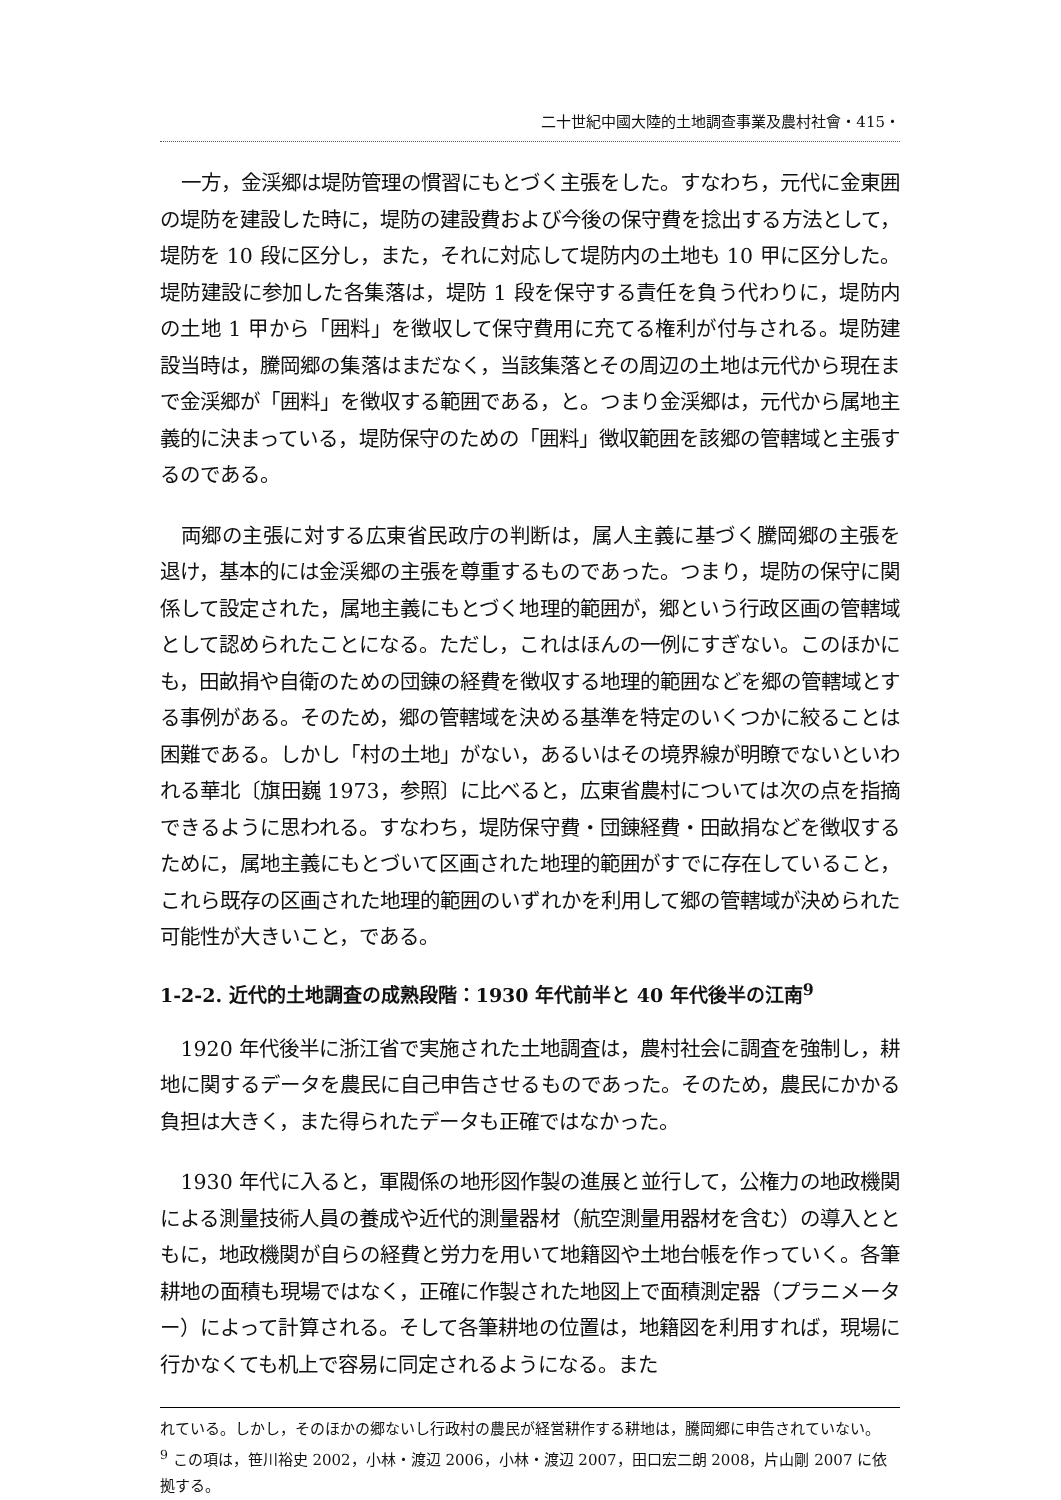二十世紀中國大陸的土地調查事業及農村社會・415・
一方，金渓郷は堤防管理の慣習にもとづく主張をした。すなわち，元代に金東囲の堤防を建設した時に，堤防の建設費および今後の保守費を捻出する方法として，堤防を 10 段に区分し，また，それに対応して堤防内の土地も 10 甲に区分した。堤防建設に参加した各集落は，堤防 1 段を保守する責任を負う代わりに，堤防内の土地 1 甲から「囲料」を徴収して保守費用に充てる権利が付与される。堤防建設当時は，騰岡郷の集落はまだなく，当該集落とその周辺の土地は元代から現在まで金渓郷が「囲料」を徴収する範囲である，と。つまり金渓郷は，元代から属地主義的に決まっている，堤防保守のための「囲料」徴収範囲を該郷の管轄域と主張するのである。
両郷の主張に対する広東省民政庁の判断は，属人主義に基づく騰岡郷の主張を退け，基本的には金渓郷の主張を尊重するものであった。つまり，堤防の保守に関係して設定された，属地主義にもとづく地理的範囲が，郷という行政区画の管轄域として認められたことになる。ただし，これはほんの一例にすぎない。このほかにも，田畝捐や自衛のための団錬の経費を徴収する地理的範囲などを郷の管轄域とする事例がある。そのため，郷の管轄域を決める基準を特定のいくつかに絞ることは困難である。しかし「村の土地」がない，あるいはその境界線が明瞭でないといわれる華北〔旗田巍 1973，参照〕に比べると，広東省農村については次の点を指摘できるように思われる。すなわち，堤防保守費・団錬経費・田畝捐などを徴収するために，属地主義にもとづいて区画された地理的範囲がすでに存在していること，これら既存の区画された地理的範囲のいずれかを利用して郷の管轄域が決められた可能性が大きいこと，である。
1-2-2. 近代的土地調査の成熟段階：1930 年代前半と 40 年代後半の江南<sup>9</sup>
1920 年代後半に浙江省で実施された土地調査は，農村社会に調査を強制し，耕地に関するデータを農民に自己申告させるものであった。そのため，農民にかかる負担は大きく，また得られたデータも正確ではなかった。
1930 年代に入ると，軍閥係の地形図作製の進展と並行して，公権力の地政機関による測量技術人員の養成や近代的測量器材（航空測量用器材を含む）の導入とともに，地政機関が自らの経費と労力を用いて地籍図や土地台帳を作っていく。各筆耕地の面積も現場ではなく，正確に作製された地図上で面積測定器（プラニメーター）によって計算される。そして各筆耕地の位置は，地籍図を利用すれば，現場に行かなくても机上で容易に同定されるようになる。また
れている。しかし，そのほかの郷ないし行政村の農民が経営耕作する耕地は，騰岡郷に申告されていない。
<sup>9</sup> この項は，笹川裕史 2002，小林・渡辺 2006，小林・渡辺 2007，田口宏二朗 2008，片山剛 2007 に依拠する。